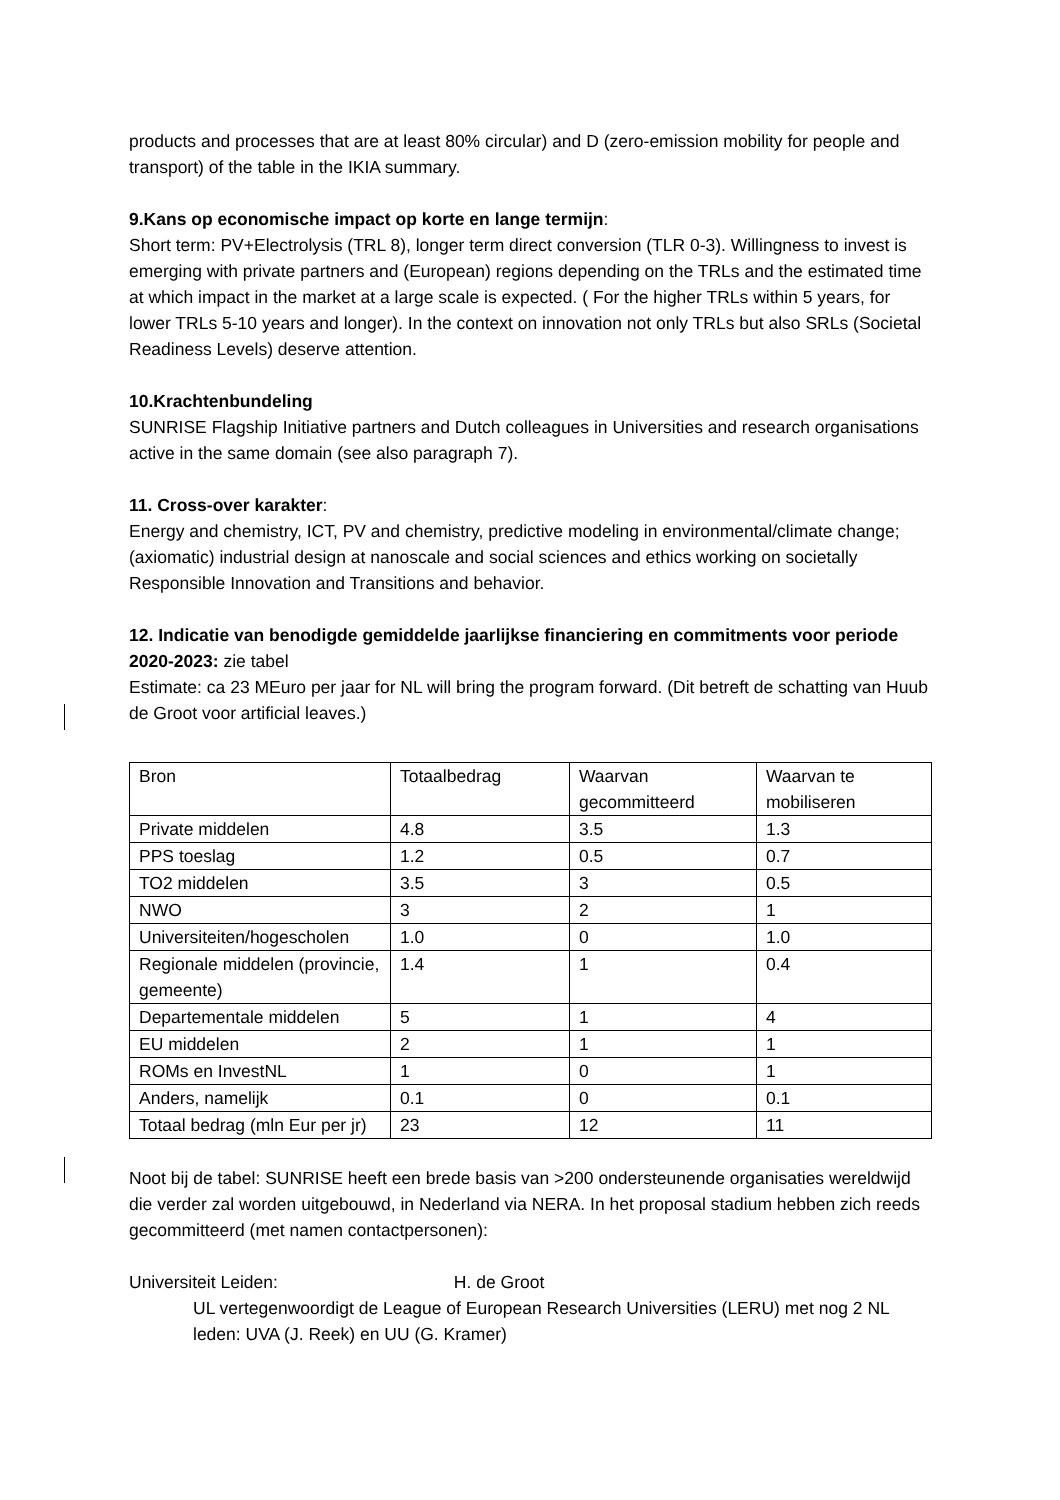products and processes that are at least 80% circular) and D (zero-emission mobility for people and transport) of the table in the IKIA summary.
9.Kans op economische impact op korte en lange termijn:
Short term: PV+Electrolysis (TRL 8), longer term direct conversion (TLR 0-3). Willingness to invest is emerging with private partners and (European) regions depending on the TRLs and the estimated time at which impact in the market at a large scale is expected. ( For the higher TRLs within 5 years, for lower TRLs 5-10 years and longer). In the context on innovation not only TRLs but also SRLs (Societal Readiness Levels) deserve attention.
10.Krachtenbundeling
SUNRISE Flagship Initiative partners and Dutch colleagues in Universities and research organisations active in the same domain (see also paragraph 7).
11. Cross-over karakter:
Energy and chemistry, ICT, PV and chemistry, predictive modeling in environmental/climate change; (axiomatic) industrial design at nanoscale and social sciences and ethics working on societally Responsible Innovation and Transitions and behavior.
12. Indicatie van benodigde gemiddelde jaarlijkse financiering en commitments voor periode 2020-2023: zie tabel
Estimate: ca 23 MEuro per jaar for NL will bring the program forward. (Dit betreft de schatting van Huub de Groot voor artificial leaves.)
| Bron | Totaalbedrag | Waarvan gecommitteerd | Waarvan te mobiliseren |
| Private middelen | 4.8 | 3.5 | 1.3 |
| PPS toeslag | 1.2 | 0.5 | 0.7 |
| TO2 middelen | 3.5 | 3 | 0.5 |
| NWO | 3 | 2 | 1 |
| Universiteiten/hogescholen | 1.0 | 0 | 1.0 |
| Regionale middelen (provincie, gemeente) | 1.4 | 1 | 0.4 |
| Departementale middelen | 5 | 1 | 4 |
| EU middelen | 2 | 1 | 1 |
| ROMs en InvestNL | 1 | 0 | 1 |
| Anders, namelijk | 0.1 | 0 | 0.1 |
| Totaal bedrag (mln Eur per jr) | 23 | 12 | 11 |
Noot bij de tabel: SUNRISE heeft een brede basis van >200 ondersteunende organisaties wereldwijd die verder zal worden uitgebouwd, in Nederland via NERA. In het proposal stadium hebben zich reeds gecommitteerd (met namen contactpersonen):
Universiteit Leiden: H. de Groot
UL vertegenwoordigt de League of European Research Universities (LERU) met nog 2 NL leden: UVA (J. Reek) en UU (G. Kramer)